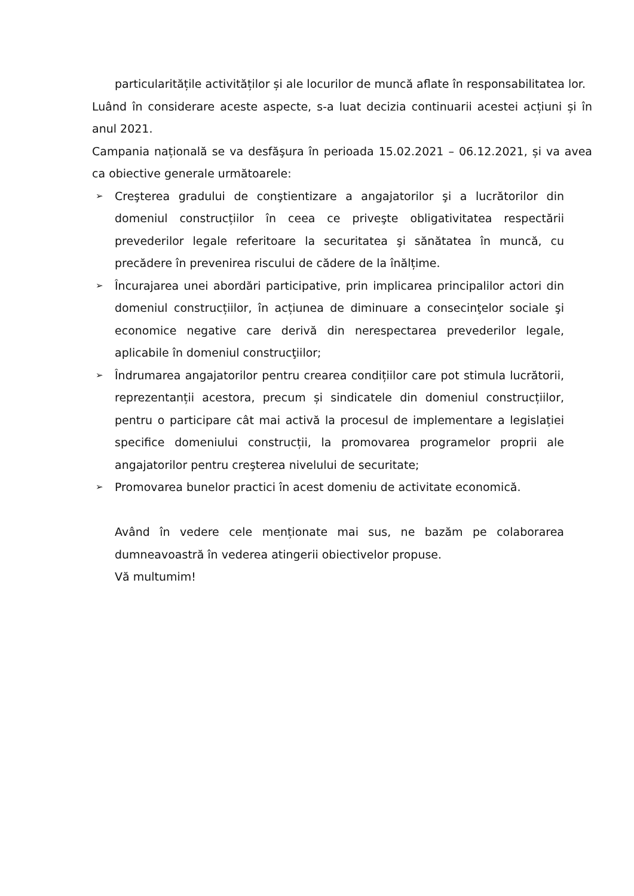particularitățile activităților și ale locurilor de muncă aflate în responsabilitatea lor.
Luând în considerare aceste aspecte, s-a luat decizia continuarii acestei acțiuni și în anul 2021.
Campania națională se va desfăşura în perioada 15.02.2021 – 06.12.2021, și va avea ca obiective generale următoarele:
➢ Creşterea gradului de conştientizare a angajatorilor şi a lucrătorilor din domeniul construcțiilor în ceea ce priveşte obligativitatea respectării prevederilor legale referitoare la securitatea şi sănătatea în muncă, cu precădere în prevenirea riscului de cădere de la înălțime.
➢ Încurajarea unei abordări participative, prin implicarea principalilor actori din domeniul construcțiilor, în acțiunea de diminuare a consecinţelor sociale şi economice negative care derivă din nerespectarea prevederilor legale, aplicabile în domeniul construcţiilor;
➢ Îndrumarea angajatorilor pentru crearea condițiilor care pot stimula lucrătorii, reprezentanții acestora, precum și sindicatele din domeniul construcțiilor, pentru o participare cât mai activă la procesul de implementare a legislației specifice domeniului construcții, la promovarea programelor proprii ale angajatorilor pentru creşterea nivelului de securitate;
➢ Promovarea bunelor practici în acest domeniu de activitate economică.
Având în vedere cele menționate mai sus, ne bazăm pe colaborarea dumneavoastră în vederea atingerii obiectivelor propuse.
Vă multumim!